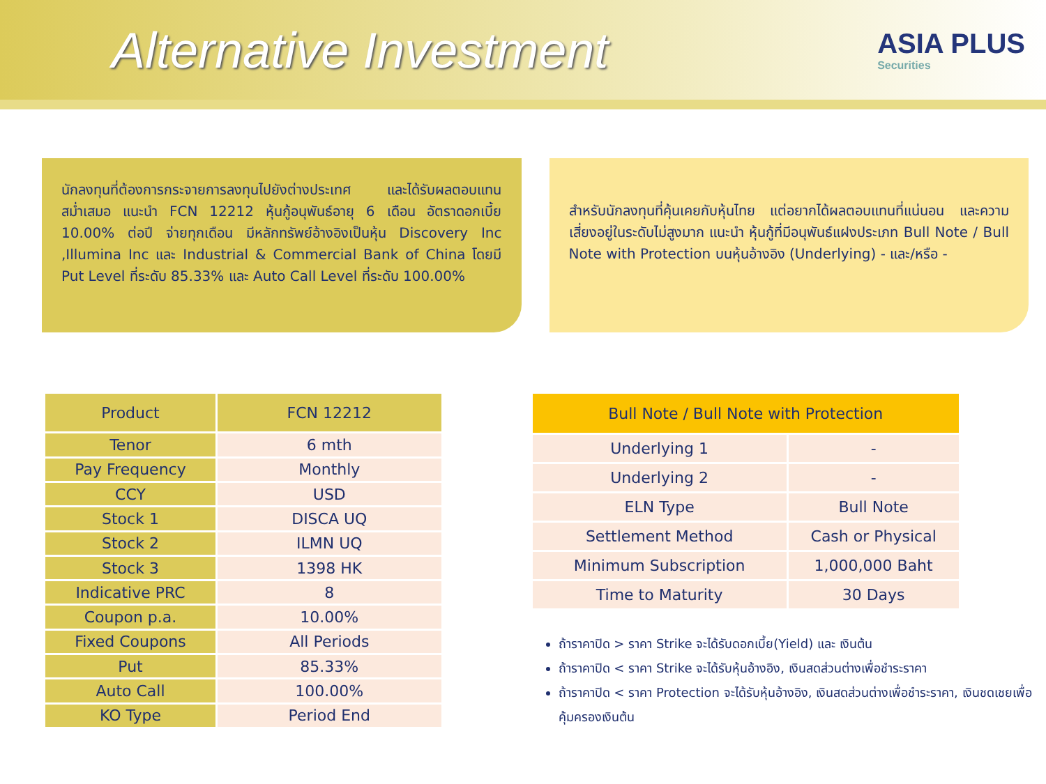Alternative Investment
ASIA PLUS
Securities
นักลงทุนที่ต้องการกระจายการลงทุนไปยังต่างประเทศ และได้รับผลตอบแทนสม่ำเสมอ แนะนำ FCN 12212 หุ้นกู้อนุพันธ์อายุ 6 เดือน อัตราดอกเบี้ย 10.00% ต่อปี จ่ายทุกเดือน มีหลักทรัพย์อ้างอิงเป็นหุ้น Discovery Inc ,Illumina Inc และ Industrial & Commercial Bank of China โดยมี Put Level ที่ระดับ 85.33% และ Auto Call Level ที่ระดับ 100.00%
สำหรับนักลงทุนที่คุ้นเคยกับหุ้นไทย แต่อยากได้ผลตอบแทนที่แน่นอน และความเสี่ยงอยู่ในระดับไม่สูงมาก แนะนำ หุ้นกู้ที่มีอนุพันธ์แฝงประเภท Bull Note / Bull Note with Protection บนหุ้นอ้างอิง (Underlying) - และ/หรือ -
| Product | FCN 12212 |
| --- | --- |
| Tenor | 6 mth |
| Pay Frequency | Monthly |
| CCY | USD |
| Stock 1 | DISCA UQ |
| Stock 2 | ILMN UQ |
| Stock 3 | 1398 HK |
| Indicative PRC | 8 |
| Coupon p.a. | 10.00% |
| Fixed Coupons | All Periods |
| Put | 85.33% |
| Auto Call | 100.00% |
| KO Type | Period End |
| Bull Note / Bull Note with Protection | |
| --- | --- |
| Underlying 1 | - |
| Underlying 2 | - |
| ELN Type | Bull Note |
| Settlement Method | Cash or Physical |
| Minimum Subscription | 1,000,000 Baht |
| Time to Maturity | 30 Days |
ถ้าราคาปิด > ราคา Strike จะได้รับดอกเบี้ย(Yield) และ เงินต้น
ถ้าราคาปิด < ราคา Strike จะได้รับหุ้นอ้างอิง, เงินสดส่วนต่างเพื่อชำระราคา
ถ้าราคาปิด < ราคา Protection จะได้รับหุ้นอ้างอิง, เงินสดส่วนต่างเพื่อชำระราคา, เงินชดเชยเพื่อคุ้มครองเงินต้น